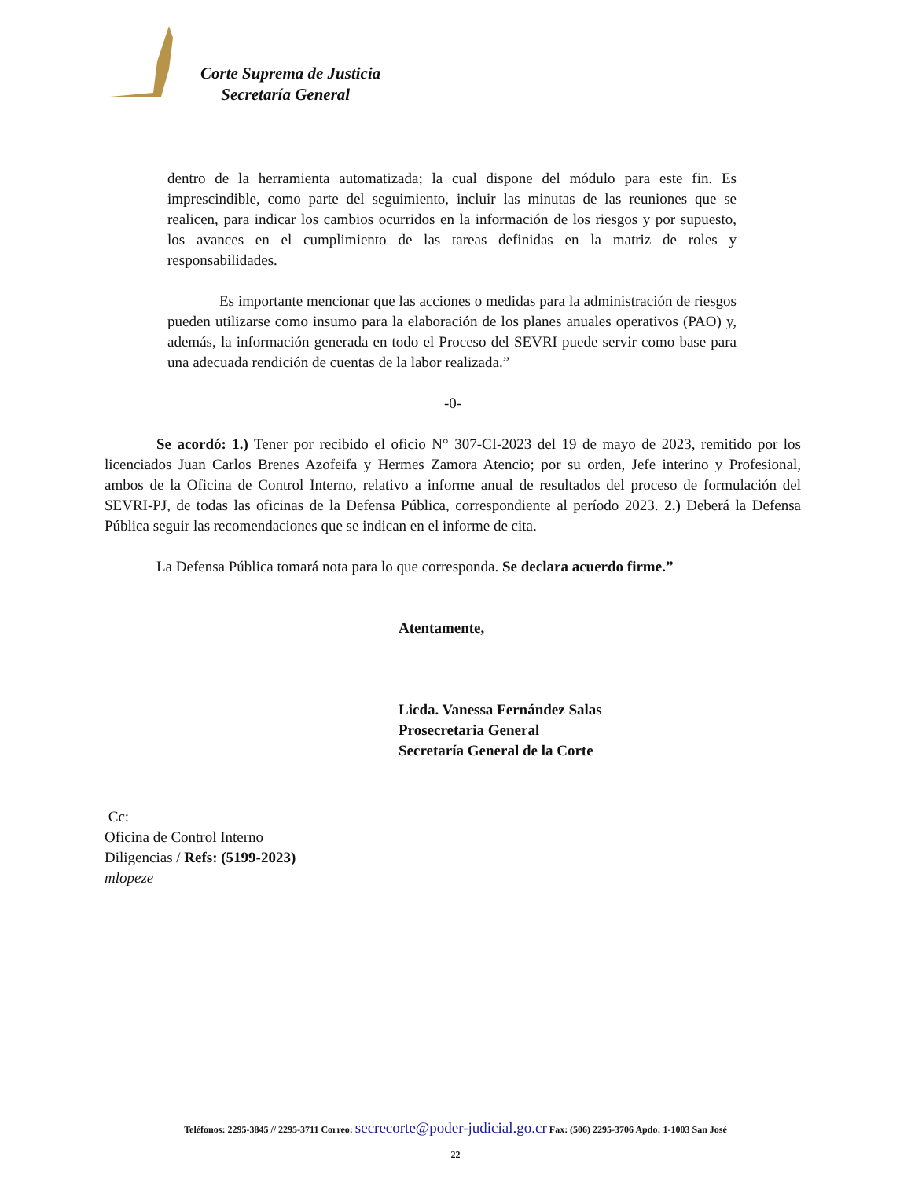Corte Suprema de Justicia
Secretaría General
dentro de la herramienta automatizada; la cual dispone del módulo para este fin. Es imprescindible, como parte del seguimiento, incluir las minutas de las reuniones que se realicen, para indicar los cambios ocurridos en la información de los riesgos y por supuesto, los avances en el cumplimiento de las tareas definidas en la matriz de roles y responsabilidades.
Es importante mencionar que las acciones o medidas para la administración de riesgos pueden utilizarse como insumo para la elaboración de los planes anuales operativos (PAO) y, además, la información generada en todo el Proceso del SEVRI puede servir como base para una adecuada rendición de cuentas de la labor realizada.”
-0-
Se acordó: 1.) Tener por recibido el oficio N° 307-CI-2023 del 19 de mayo de 2023, remitido por los licenciados Juan Carlos Brenes Azofeifa y Hermes Zamora Atencio; por su orden, Jefe interino y Profesional, ambos de la Oficina de Control Interno, relativo a informe anual de resultados del proceso de formulación del SEVRI-PJ, de todas las oficinas de la Defensa Pública, correspondiente al período 2023. 2.) Deberá la Defensa Pública seguir las recomendaciones que se indican en el informe de cita.
La Defensa Pública tomará nota para lo que corresponda. Se declara acuerdo firme.”
Atentamente,
Licda. Vanessa Fernández Salas
Prosecretaria General
Secretaría General de la Corte
Cc:
Oficina de Control Interno
Diligencias / Refs: (5199-2023)
mlopeze
Teléfonos: 2295-3845 // 2295-3711 Correo: secrecorte@poder-judicial.go.cr Fax: (506) 2295-3706 Apdo: 1-1003 San José
22